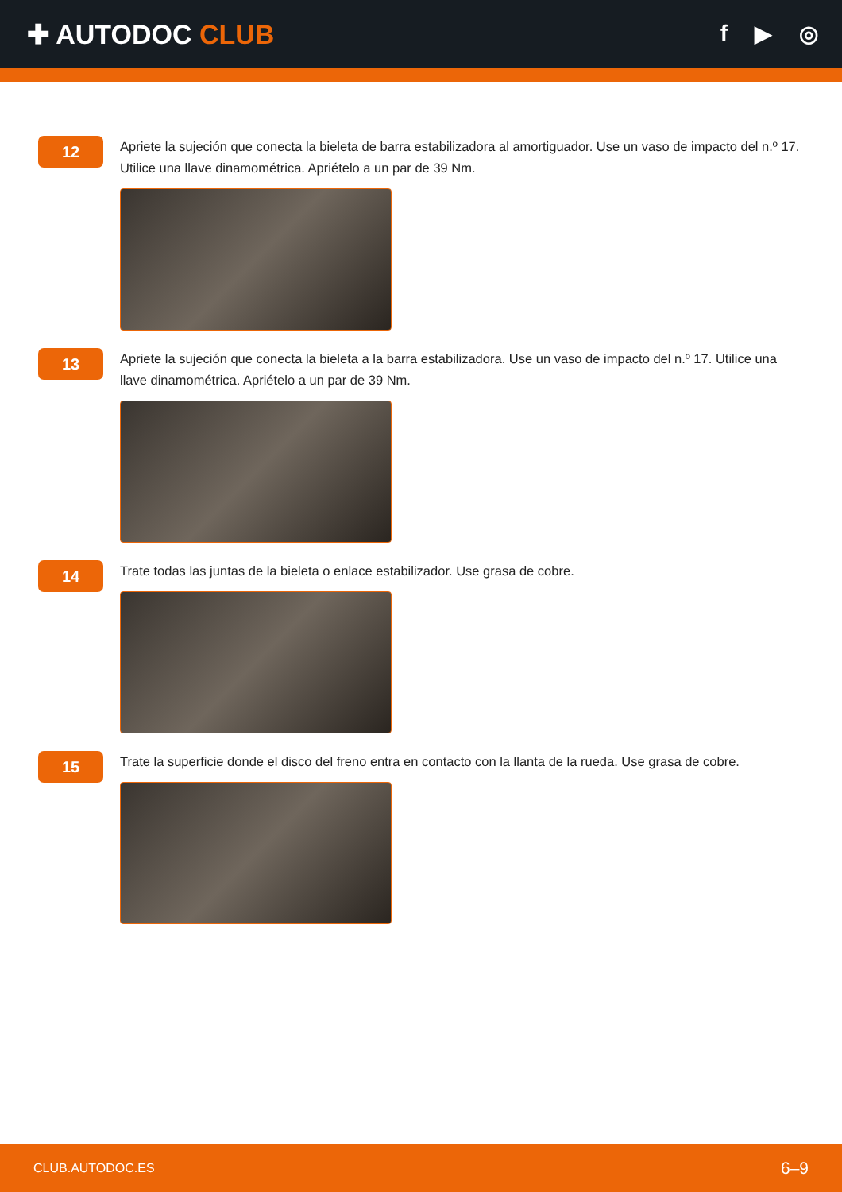✚ AUTODOC CLUB
f ▶ ◎
12
Apriete la sujeción que conecta la bieleta de barra estabilizadora al amortiguador. Use un vaso de impacto del n.º 17. Utilice una llave dinamométrica. Apriételo a un par de 39 Nm.
13
Apriete la sujeción que conecta la bieleta a la barra estabilizadora. Use un vaso de impacto del n.º 17. Utilice una llave dinamométrica. Apriételo a un par de 39 Nm.
14
Trate todas las juntas de la bieleta o enlace estabilizador. Use grasa de cobre.
15
Trate la superficie donde el disco del freno entra en contacto con la llanta de la rueda. Use grasa de cobre.
CLUB.AUTODOC.ES 6–9